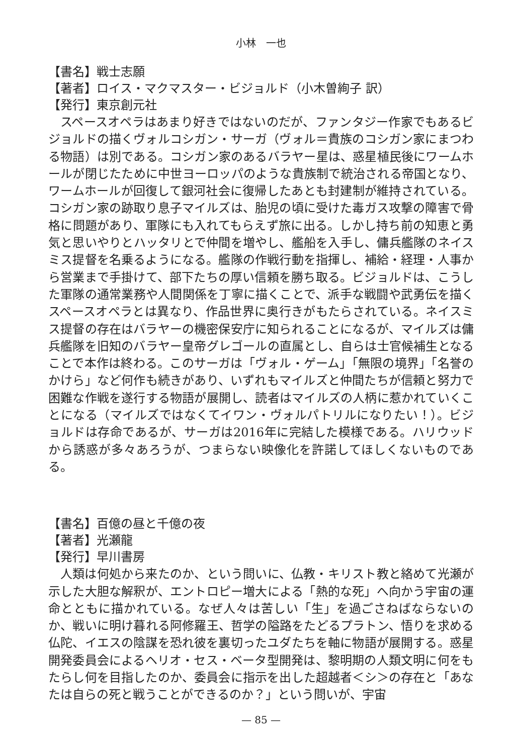小林　一也
【書名】戦士志願
【著者】ロイス・マクマスター・ビジョルド（小木曽絢子 訳）
【発行】東京創元社
スペースオペラはあまり好きではないのだが、ファンタジー作家でもあるビジョルドの描くヴォルコシガン・サーガ（ヴォル＝貴族のコシガン家にまつわる物語）は別である。コシガン家のあるバラヤー星は、惑星植民後にワームホールが閉じたために中世ヨーロッパのような貴族制で統治される帝国となり、ワームホールが回復して銀河社会に復帰したあとも封建制が維持されている。コシガン家の跡取り息子マイルズは、胎児の頃に受けた毒ガス攻撃の障害で骨格に問題があり、軍隊にも入れてもらえず旅に出る。しかし持ち前の知恵と勇気と思いやりとハッタリとで仲間を増やし、艦船を入手し、傭兵艦隊のネイスミス提督を名乗るようになる。艦隊の作戦行動を指揮し、補給・経理・人事から営業まで手掛けて、部下たちの厚い信頼を勝ち取る。ビジョルドは、こうした軍隊の通常業務や人間関係を丁寧に描くことで、派手な戦闘や武勇伝を描くスペースオペラとは異なり、作品世界に奥行きがもたらされている。ネイスミス提督の存在はバラヤーの機密保安庁に知られることになるが、マイルズは傭兵艦隊を旧知のバラヤー皇帝グレゴールの直属とし、自らは士官候補生となることで本作は終わる。このサーガは「ヴォル・ゲーム」「無限の境界」「名誉のかけら」など何作も続きがあり、いずれもマイルズと仲間たちが信頼と努力で困難な作戦を遂行する物語が展開し、読者はマイルズの人柄に惹かれていくことになる（マイルズではなくてイワン・ヴォルパトリルになりたい！）。ビジョルドは存命であるが、サーガは2016年に完結した模様である。ハリウッドから誘惑が多々あろうが、つまらない映像化を許諾してほしくないものである。
【書名】百億の昼と千億の夜
【著者】光瀬龍
【発行】早川書房
人類は何処から来たのか、という問いに、仏教・キリスト教と絡めて光瀬が示した大胆な解釈が、エントロピー増大による「熱的な死」へ向かう宇宙の運命とともに描かれている。なぜ人々は苦しい「生」を過ごさねばならないのか、戦いに明け暮れる阿修羅王、哲学の隘路をたどるプラトン、悟りを求める仏陀、イエスの陰謀を恐れ彼を裏切ったユダたちを軸に物語が展開する。惑星開発委員会によるヘリオ・セス・ベータ型開発は、黎明期の人類文明に何をもたらし何を目指したのか、委員会に指示を出した超越者＜シ＞の存在と「あなたは自らの死と戦うことができるのか？」という問いが、宇宙
— 85 —